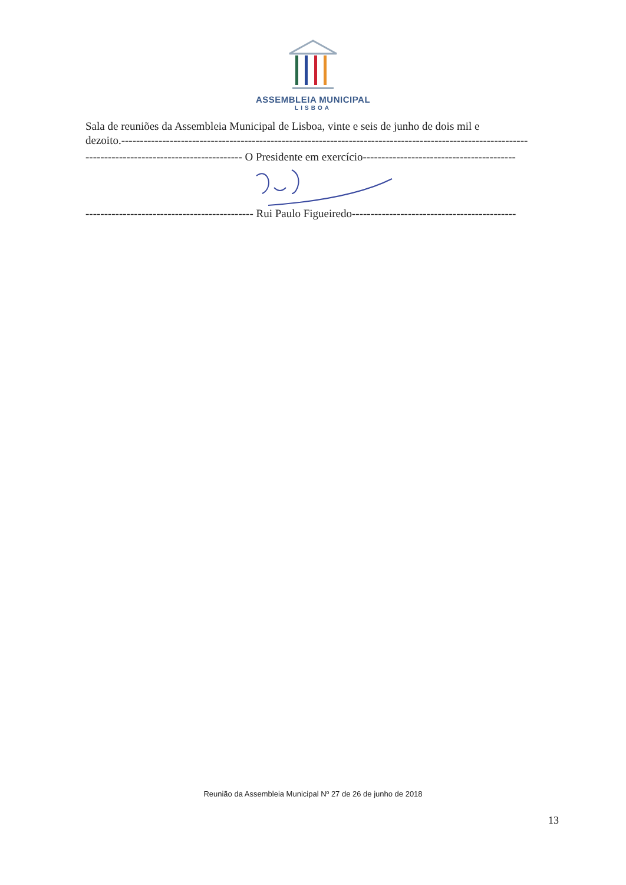ASSEMBLEIA MUNICIPAL
LISBOA
Sala de reuniões da Assembleia Municipal de Lisboa, vinte e seis de junho de dois mil e
dezoito.-------------------------------------------------------------------------------------------------------------
------------------------------------------ O Presidente em exercício-----------------------------------------
--------------------------------------------- Rui Paulo Figueiredo--------------------------------------------
Reunião da Assembleia Municipal Nº 27 de 26 de junho de 2018
13